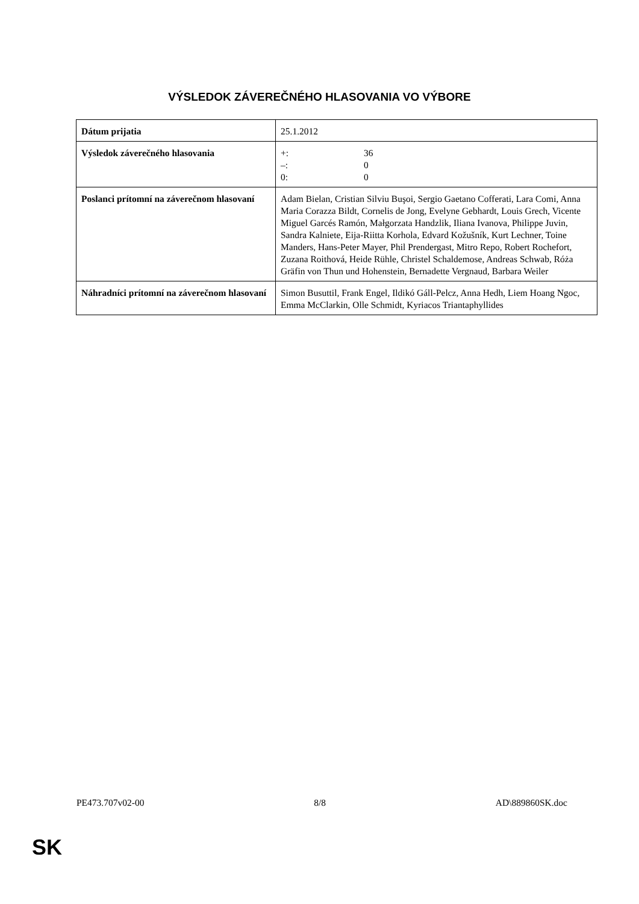VÝSLEDOK ZÁVEREČNÉHO HLASOVANIA VO VÝBORE
| Dátum prijatia | 25.1.2012 |
| Výsledok záverečného hlasovania | / +: / 36 / / –: / 0 / / 0: / 0 / |
| Poslanci prítomní na záverečnom hlasovaní | Adam Bielan, Cristian Silviu Buşoi, Sergio Gaetano Cofferati, Lara Comi, Anna Maria Corazza Bildt, Cornelis de Jong, Evelyne Gebhardt, Louis Grech, Vicente Miguel Garcés Ramón, Małgorzata Handzlik, Iliana Ivanova, Philippe Juvin, Sandra Kalniete, Eija-Riitta Korhola, Edvard Kožušník, Kurt Lechner, Toine Manders, Hans-Peter Mayer, Phil Prendergast, Mitro Repo, Robert Rochefort, Zuzana Roithová, Heide Rühle, Christel Schaldemose, Andreas Schwab, Róża Gräfin von Thun und Hohenstein, Bernadette Vergnaud, Barbara Weiler |
| Náhradníci prítomní na záverečnom hlasovaní | Simon Busuttil, Frank Engel, Ildikó Gáll-Pelcz, Anna Hedh, Liem Hoang Ngoc, Emma McClarkin, Olle Schmidt, Kyriacos Triantaphyllides |
PE473.707v02-00 8/8 AD\889860SK.doc
SK